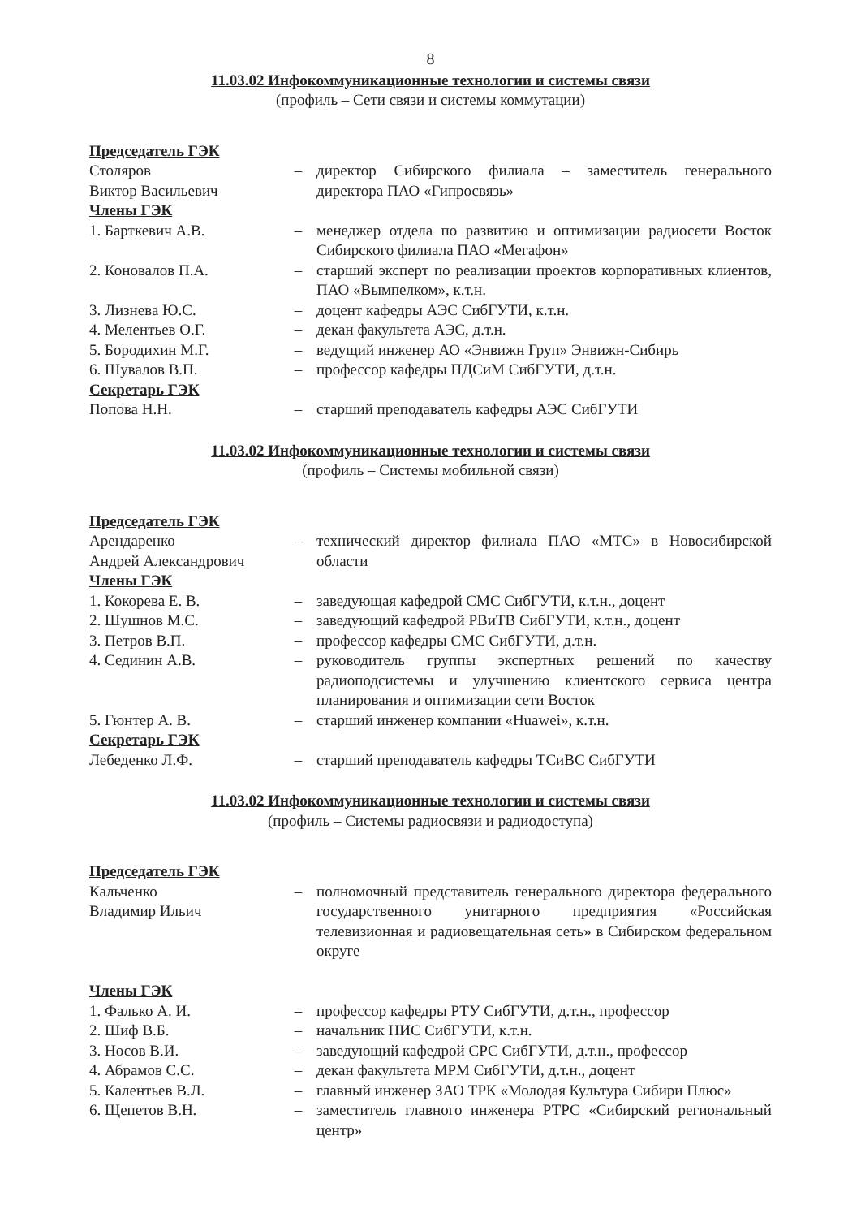8
11.03.02 Инфокоммуникационные технологии и системы связи
(профиль – Сети связи и системы коммутации)
| Председатель ГЭК | | |
| Столяров Виктор Васильевич | – | директор Сибирского филиала – заместитель генерального директора ПАО «Гипросвязь» |
| Члены ГЭК | | |
| 1. Барткевич А.В. | – | менеджер отдела по развитию и оптимизации радиосети Восток Сибирского филиала ПАО «Мегафон» |
| 2. Коновалов П.А. | – | старший эксперт по реализации проектов корпоративных клиентов, ПАО «Вымпелком», к.т.н. |
| 3. Лизнева Ю.С. | – | доцент кафедры АЭС СибГУТИ, к.т.н. |
| 4. Мелентьев О.Г. | – | декан факультета АЭС, д.т.н. |
| 5. Бородихин М.Г. | – | ведущий инженер АО «Энвижн Груп» Энвижн-Сибирь |
| 6. Шувалов В.П. | – | профессор кафедры ПДСиМ СибГУТИ, д.т.н. |
| Секретарь ГЭК | | |
| Попова Н.Н. | – | старший преподаватель кафедры АЭС СибГУТИ |
11.03.02 Инфокоммуникационные технологии и системы связи
(профиль – Системы мобильной связи)
| Председатель ГЭК | | |
| Арендаренко Андрей Александрович | – | технический директор филиала ПАО «МТС» в Новосибирской области |
| Члены ГЭК | | |
| 1. Кокорева Е. В. | – | заведующая кафедрой СМС СибГУТИ, к.т.н., доцент |
| 2. Шушнов М.С. | – | заведующий кафедрой РВиТВ СибГУТИ, к.т.н., доцент |
| 3. Петров В.П. | – | профессор кафедры СМС СибГУТИ, д.т.н. |
| 4. Сединин А.В. | – | руководитель группы экспертных решений по качеству радиоподсистемы и улучшению клиентского сервиса центра планирования и оптимизации сети Восток |
| 5. Гюнтер А. В. | – | старший инженер компании «Huawei», к.т.н. |
| Секретарь ГЭК | | |
| Лебеденко Л.Ф. | – | старший преподаватель кафедры ТСиВС СибГУТИ |
11.03.02 Инфокоммуникационные технологии и системы связи
(профиль – Системы радиосвязи и радиодоступа)
| Председатель ГЭК | | |
| Кальченко Владимир Ильич | – | полномочный представитель генерального директора федерального государственного унитарного предприятия «Российская телевизионная и радиовещательная сеть» в Сибирском федеральном округе |
| Члены ГЭК | | |
| 1. Фалько А. И. | – | профессор кафедры РТУ СибГУТИ, д.т.н., профессор |
| 2. Шиф В.Б. | – | начальник НИС СибГУТИ, к.т.н. |
| 3. Носов В.И. | – | заведующий кафедрой СРС СибГУТИ, д.т.н., профессор |
| 4. Абрамов С.С. | – | декан факультета МРМ СибГУТИ, д.т.н., доцент |
| 5. Калентьев В.Л. | – | главный инженер ЗАО ТРК «Молодая Культура Сибири Плюс» |
| 6. Щепетов В.Н. | – | заместитель главного инженера РТРС «Сибирский региональный центр» |